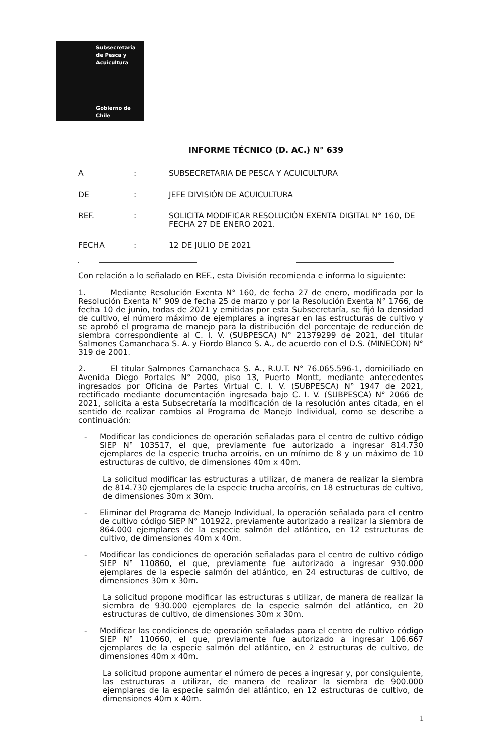Subsecretaría
de Pesca y
Acuicultura
Gobierno de Chile
INFORME TÉCNICO (D. AC.) N° 639
A : SUBSECRETARIA DE PESCA Y ACUICULTURA
DE : JEFE DIVISIÓN DE ACUICULTURA
REF. : SOLICITA MODIFICAR RESOLUCIÓN EXENTA DIGITAL N° 160, DE FECHA 27 DE ENERO 2021.
FECHA : 12 DE JULIO DE 2021
Con relación a lo señalado en REF., esta División recomienda e informa lo siguiente:
1. Mediante Resolución Exenta N° 160, de fecha 27 de enero, modificada por la Resolución Exenta N° 909 de fecha 25 de marzo y por la Resolución Exenta N° 1766, de fecha 10 de junio, todas de 2021 y emitidas por esta Subsecretaría, se fijó la densidad de cultivo, el número máximo de ejemplares a ingresar en las estructuras de cultivo y se aprobó el programa de manejo para la distribución del porcentaje de reducción de siembra correspondiente al C. I. V. (SUBPESCA) N° 21379299 de 2021, del titular Salmones Camanchaca S. A. y Fiordo Blanco S. A., de acuerdo con el D.S. (MINECON) N° 319 de 2001.
2. El titular Salmones Camanchaca S. A., R.U.T. N° 76.065.596-1, domiciliado en Avenida Diego Portales N° 2000, piso 13, Puerto Montt, mediante antecedentes ingresados por Oficina de Partes Virtual C. I. V. (SUBPESCA) N° 1947 de 2021, rectificado mediante documentación ingresada bajo C. I. V. (SUBPESCA) N° 2066 de 2021, solicita a esta Subsecretaría la modificación de la resolución antes citada, en el sentido de realizar cambios al Programa de Manejo Individual, como se describe a continuación:
- Modificar las condiciones de operación señaladas para el centro de cultivo código SIEP N° 103517, el que, previamente fue autorizado a ingresar 814.730 ejemplares de la especie trucha arcoíris, en un mínimo de 8 y un máximo de 10 estructuras de cultivo, de dimensiones 40m x 40m.
La solicitud modificar las estructuras a utilizar, de manera de realizar la siembra de 814.730 ejemplares de la especie trucha arcoíris, en 18 estructuras de cultivo, de dimensiones 30m x 30m.
- Eliminar del Programa de Manejo Individual, la operación señalada para el centro de cultivo código SIEP N° 101922, previamente autorizado a realizar la siembra de 864.000 ejemplares de la especie salmón del atlántico, en 12 estructuras de cultivo, de dimensiones 40m x 40m.
- Modificar las condiciones de operación señaladas para el centro de cultivo código SIEP N° 110860, el que, previamente fue autorizado a ingresar 930.000 ejemplares de la especie salmón del atlántico, en 24 estructuras de cultivo, de dimensiones 30m x 30m.
La solicitud propone modificar las estructuras s utilizar, de manera de realizar la siembra de 930.000 ejemplares de la especie salmón del atlántico, en 20 estructuras de cultivo, de dimensiones 30m x 30m.
- Modificar las condiciones de operación señaladas para el centro de cultivo código SIEP N° 110660, el que, previamente fue autorizado a ingresar 106.667 ejemplares de la especie salmón del atlántico, en 2 estructuras de cultivo, de dimensiones 40m x 40m.
La solicitud propone aumentar el número de peces a ingresar y, por consiguiente, las estructuras a utilizar, de manera de realizar la siembra de 900.000 ejemplares de la especie salmón del atlántico, en 12 estructuras de cultivo, de dimensiones 40m x 40m.
1